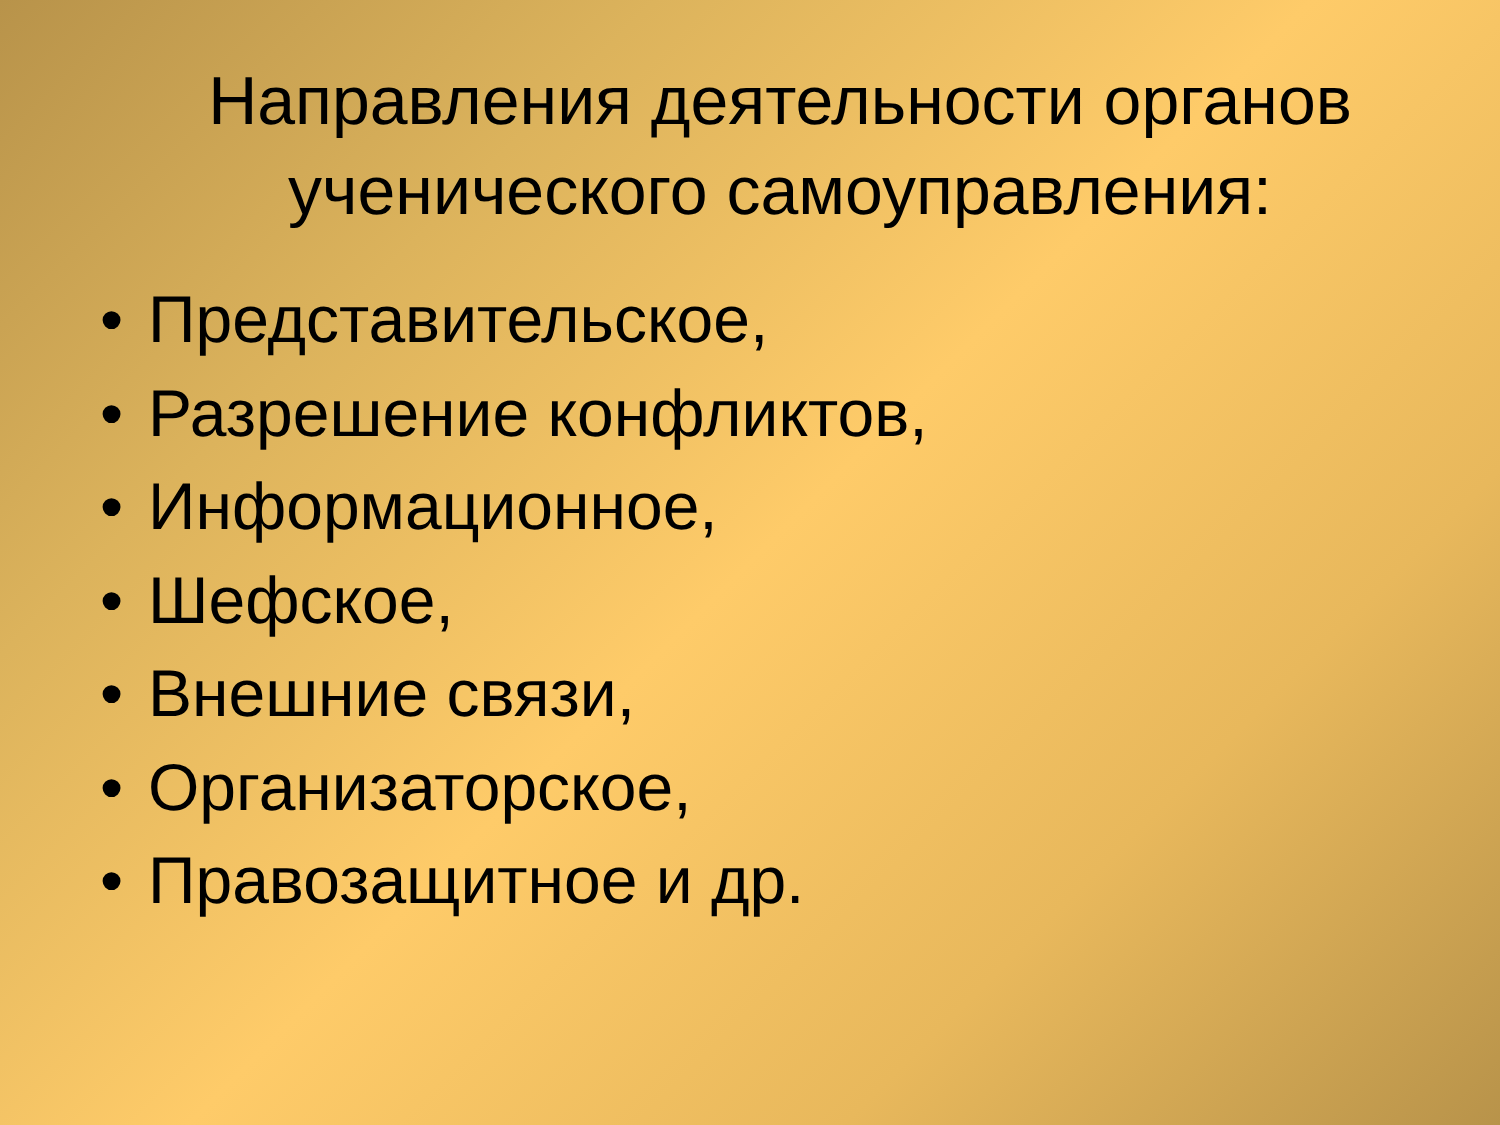Направления деятельности органов ученического самоуправления:
• Представительское,
• Разрешение конфликтов,
• Информационное,
• Шефское,
• Внешние связи,
• Организаторское,
• Правозащитное и др.